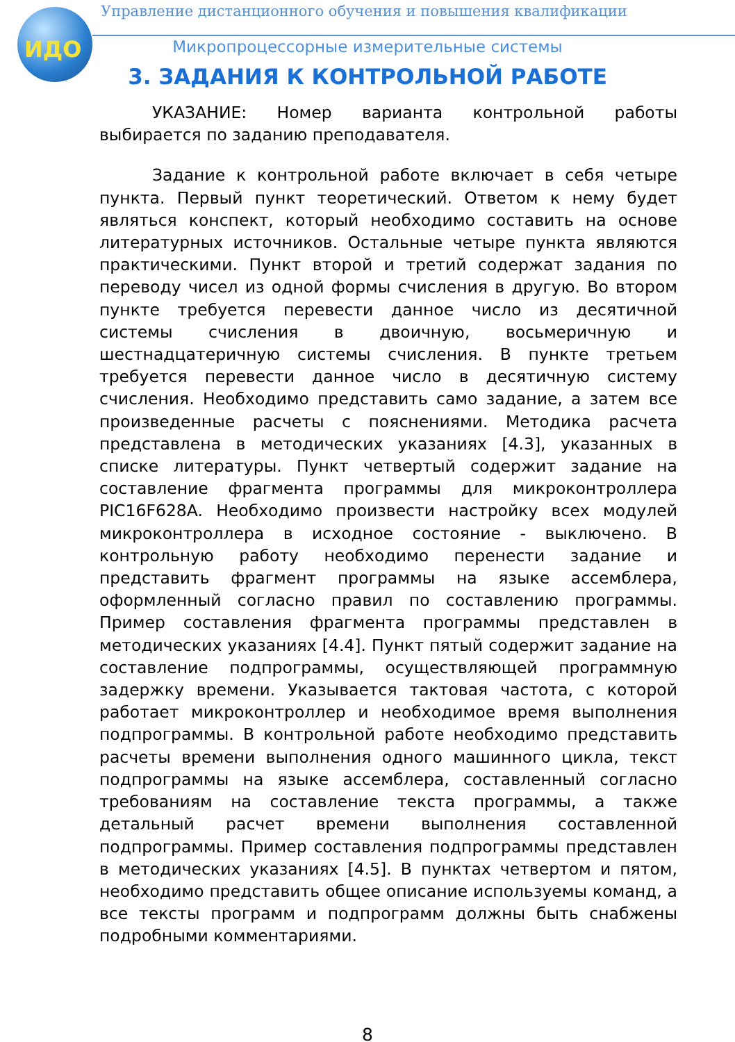ИДО
Управление дистанционного обучения и повышения квалификации
Микропроцессорные измерительные системы
3. ЗАДАНИЯ К КОНТРОЛЬНОЙ РАБОТЕ
УКАЗАНИЕ: Номер варианта контрольной работы выбирается по заданию преподавателя.
Задание к контрольной работе включает в себя четыре пункта. Первый пункт теоретический. Ответом к нему будет являться конспект, который необходимо составить на основе литературных источников. Остальные четыре пункта являются практическими. Пункт второй и третий содержат задания по переводу чисел из одной формы счисления в другую. Во втором пункте требуется перевести данное число из десятичной системы счисления в двоичную, восьмеричную и шестнадцатеричную системы счисления. В пункте третьем требуется перевести данное число в десятичную систему счисления. Необходимо представить само задание, а затем все произведенные расчеты с пояснениями. Методика расчета представлена в методических указаниях [4.3], указанных в списке литературы. Пункт четвертый содержит задание на составление фрагмента программы для микроконтроллера PIC16F628A. Необходимо произвести настройку всех модулей микроконтроллера в исходное состояние - выключено. В контрольную работу необходимо перенести задание и представить фрагмент программы на языке ассемблера, оформленный согласно правил по составлению программы. Пример составления фрагмента программы представлен в методических указаниях [4.4]. Пункт пятый содержит задание на составление подпрограммы, осуществляющей программную задержку времени. Указывается тактовая частота, с которой работает микроконтроллер и необходимое время выполнения подпрограммы. В контрольной работе необходимо представить расчеты времени выполнения одного машинного цикла, текст подпрограммы на языке ассемблера, составленный согласно требованиям на составление текста программы, а также детальный расчет времени выполнения составленной подпрограммы. Пример составления подпрограммы представлен в методических указаниях [4.5]. В пунктах четвертом и пятом, необходимо представить общее описание используемы команд, а все тексты программ и подпрограмм должны быть снабжены подробными комментариями.
8